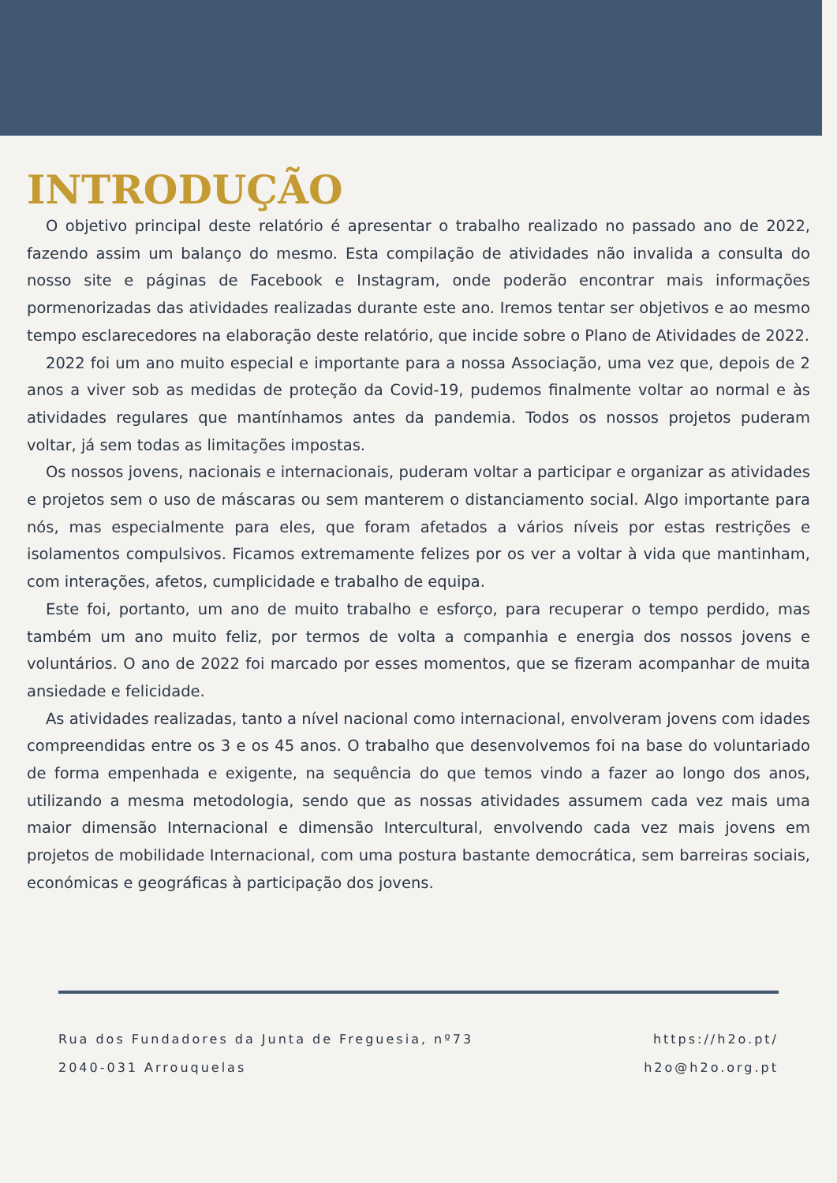INTRODUÇÃO
O objetivo principal deste relatório é apresentar o trabalho realizado no passado ano de 2022, fazendo assim um balanço do mesmo. Esta compilação de atividades não invalida a consulta do nosso site e páginas de Facebook e Instagram, onde poderão encontrar mais informações pormenorizadas das atividades realizadas durante este ano. Iremos tentar ser objetivos e ao mesmo tempo esclarecedores na elaboração deste relatório, que incide sobre o Plano de Atividades de 2022.
2022 foi um ano muito especial e importante para a nossa Associação, uma vez que, depois de 2 anos a viver sob as medidas de proteção da Covid-19, pudemos finalmente voltar ao normal e às atividades regulares que mantínhamos antes da pandemia. Todos os nossos projetos puderam voltar, já sem todas as limitações impostas.
Os nossos jovens, nacionais e internacionais, puderam voltar a participar e organizar as atividades e projetos sem o uso de máscaras ou sem manterem o distanciamento social. Algo importante para nós, mas especialmente para eles, que foram afetados a vários níveis por estas restrições e isolamentos compulsivos. Ficamos extremamente felizes por os ver a voltar à vida que mantinham, com interações, afetos, cumplicidade e trabalho de equipa.
Este foi, portanto, um ano de muito trabalho e esforço, para recuperar o tempo perdido, mas também um ano muito feliz, por termos de volta a companhia e energia dos nossos jovens e voluntários. O ano de 2022 foi marcado por esses momentos, que se fizeram acompanhar de muita ansiedade e felicidade.
As atividades realizadas, tanto a nível nacional como internacional, envolveram jovens com idades compreendidas entre os 3 e os 45 anos. O trabalho que desenvolvemos foi na base do voluntariado de forma empenhada e exigente, na sequência do que temos vindo a fazer ao longo dos anos, utilizando a mesma metodologia, sendo que as nossas atividades assumem cada vez mais uma maior dimensão Internacional e dimensão Intercultural, envolvendo cada vez mais jovens em projetos de mobilidade Internacional, com uma postura bastante democrática, sem barreiras sociais, económicas e geográficas à participação dos jovens.
Rua dos Fundadores da Junta de Freguesia, nº73
2040-031 Arrouquelas
https://h2o.pt/
h2o@h2o.org.pt